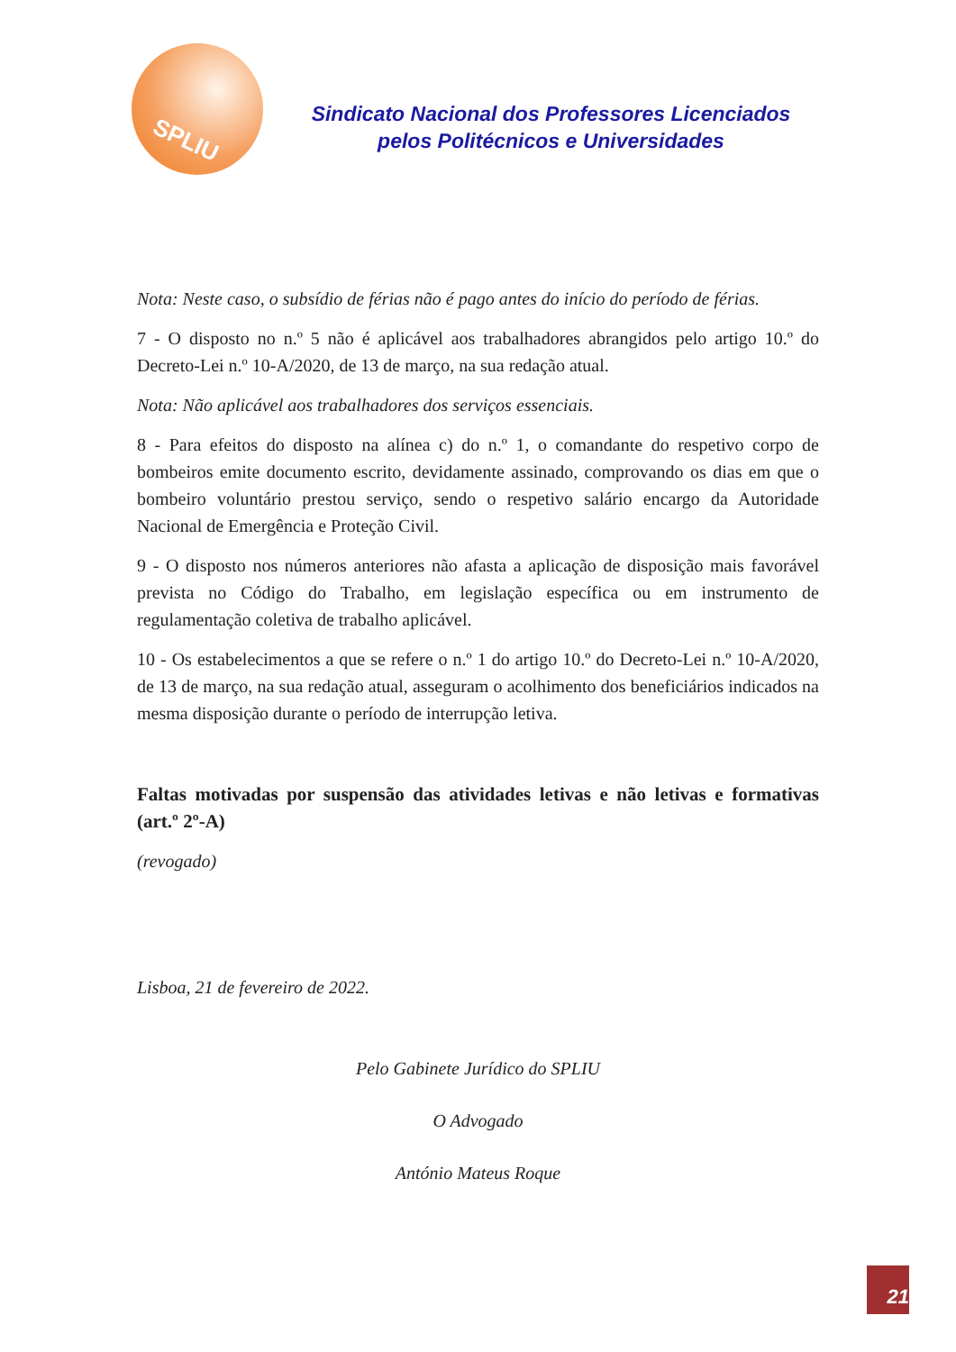SPLIU
Sindicato Nacional dos Professores Licenciados
pelos Politécnicos e Universidades
Nota: Neste caso, o subsídio de férias não é pago antes do início do período de férias.
7 - O disposto no n.º 5 não é aplicável aos trabalhadores abrangidos pelo artigo 10.º do Decreto-Lei n.º 10-A/2020, de 13 de março, na sua redação atual.
Nota: Não aplicável aos trabalhadores dos serviços essenciais.
8 - Para efeitos do disposto na alínea c) do n.º 1, o comandante do respetivo corpo de bombeiros emite documento escrito, devidamente assinado, comprovando os dias em que o bombeiro voluntário prestou serviço, sendo o respetivo salário encargo da Autoridade Nacional de Emergência e Proteção Civil.
9 - O disposto nos números anteriores não afasta a aplicação de disposição mais favorável prevista no Código do Trabalho, em legislação específica ou em instrumento de regulamentação coletiva de trabalho aplicável.
10 - Os estabelecimentos a que se refere o n.º 1 do artigo 10.º do Decreto-Lei n.º 10-A/2020, de 13 de março, na sua redação atual, asseguram o acolhimento dos beneficiários indicados na mesma disposição durante o período de interrupção letiva.
Faltas motivadas por suspensão das atividades letivas e não letivas e formativas (art.º 2º-A)
(revogado)
Lisboa, 21 de fevereiro de 2022.
Pelo Gabinete Jurídico do SPLIU
O Advogado
António Mateus Roque
21